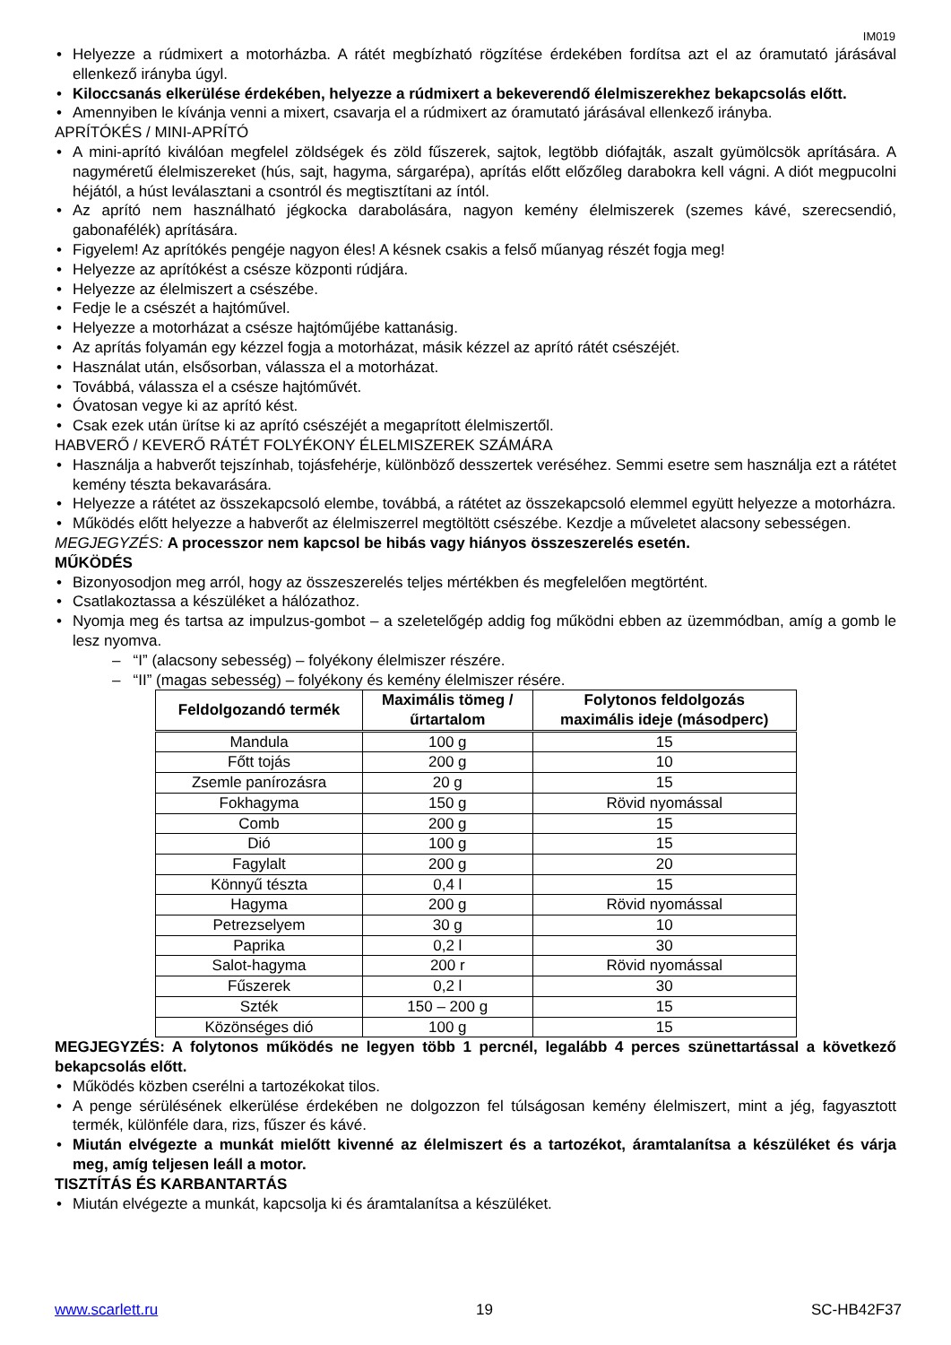IM019
Helyezze a rúdmixert a motorházba. A rátét megbízható rögzítése érdekében fordítsa azt el az óramutató járásával ellenkező irányba úgyl.
Kiloccsanás elkerülése érdekében, helyezze a rúdmixert a bekeverendő élelmiszerekhez bekapcsolás előtt.
Amennyiben le kívánja venni a mixert, csavarja el a rúdmixert az óramutató járásával ellenkező irányba.
APRÍTÓKÉS / MINI-APRÍTÓ
A mini-aprító kiválóan megfelel zöldségek és zöld fűszerek, sajtok, legtöbb diófajták, aszalt gyümölcsök aprítására. A nagyméretű élelmiszereket (hús, sajt, hagyma, sárgarépa), aprítás előtt előzőleg darabokra kell vágni. A diót megpucolni héjától, a húst leválasztani a csontról és megtisztítani az íntól.
Az aprító nem használható jégkocka darabolására, nagyon kemény élelmiszerek (szemes kávé, szerecsendió, gabonafélék) aprítására.
Figyelem! Az aprítókés pengéje nagyon éles! A késnek csakis a felső műanyag részét fogja meg!
Helyezze az aprítókést a csésze központi rúdjára.
Helyezze az élelmiszert a csészébe.
Fedje le a csészét a hajtóművel.
Helyezze a motorházat a csésze hajtóműjébe kattanásig.
Az aprítás folyamán egy kézzel fogja a motorházat, másik kézzel az aprító rátét csészéjét.
Használat után, elsősorban, válassza el a motorházat.
Továbbá, válassza el a csésze hajtóművét.
Óvatosan vegye ki az aprító kést.
Csak ezek után ürítse ki az aprító csészéjét a megaprított élelmiszertől.
HABVERŐ / KEVERŐ RÁTÉT FOLYÉKONY ÉLELMISZEREK SZÁMÁRA
Használja a habverőt tejszínhab, tojásfehérje, különböző desszertek veréséhez. Semmi esetre sem használja ezt a rátétet kemény tészta bekavarására.
Helyezze a rátétet az összekapcsoló elembe, továbbá, a rátétet az összekapcsoló elemmel együtt helyezze a motorházra.
Működés előtt helyezze a habverőt az élelmiszerrel megtöltött csészébe. Kezdje a műveletet alacsony sebességen.
MEGJEGYZÉS: A processzor nem kapcsol be hibás vagy hiányos összeszerelés esetén.
MŰKÖDÉS
Bizonyosodjon meg arról, hogy az összeszerelés teljes mértékben és megfelelően megtörtént.
Csatlakoztassa a készüléket a hálózathoz.
Nyomja meg és tartsa az impulzus-gombot – a szeletelőgép addig fog működni ebben az üzemmódban, amíg a gomb le lesz nyomva.
– “I” (alacsony sebesség) – folyékony élelmiszer részére.
– “II” (magas sebesség) – folyékony és kemény élelmiszer résére.
| Feldolgozandó termék | Maximális tömeg / űrtartalom | Folytonos feldolgozás maximális ideje (másodperc) |
| --- | --- | --- |
| Mandula | 100 g | 15 |
| Főtt tojás | 200 g | 10 |
| Zsemle panírozásra | 20 g | 15 |
| Fokhagyma | 150 g | Rövid nyomással |
| Comb | 200 g | 15 |
| Dió | 100 g | 15 |
| Fagylalt | 200 g | 20 |
| Könnyű tészta | 0,4 l | 15 |
| Hagyma | 200 g | Rövid nyomással |
| Petrezselyem | 30 g | 10 |
| Paprika | 0,2 l | 30 |
| Salot-hagyma | 200 r | Rövid nyomással |
| Fűszerek | 0,2 l | 30 |
| Szték | 150 – 200 g | 15 |
| Közönséges dió | 100 g | 15 |
MEGJEGYZÉS: A folytonos működés ne legyen több 1 percnél, legalább 4 perces szünettartással a következő bekapcsolás előtt.
Működés közben cserélni a tartozékokat tilos.
A penge sérülésének elkerülése érdekében ne dolgozzon fel túlságosan kemény élelmiszert, mint a jég, fagyasztott termék, különféle dara, rizs, fűszer és kávé.
Miután elvégezte a munkát mielőtt kivenné az élelmiszert és a tartozékot, áramtalanítsa a készüléket és várja meg, amíg teljesen leáll a motor.
TISZTÍTÁS ÉS KARBANTARTÁS
Miután elvégezte a munkát, kapcsolja ki és áramtalanítsa a készüléket.
www.scarlett.ru 19 SC-HB42F37